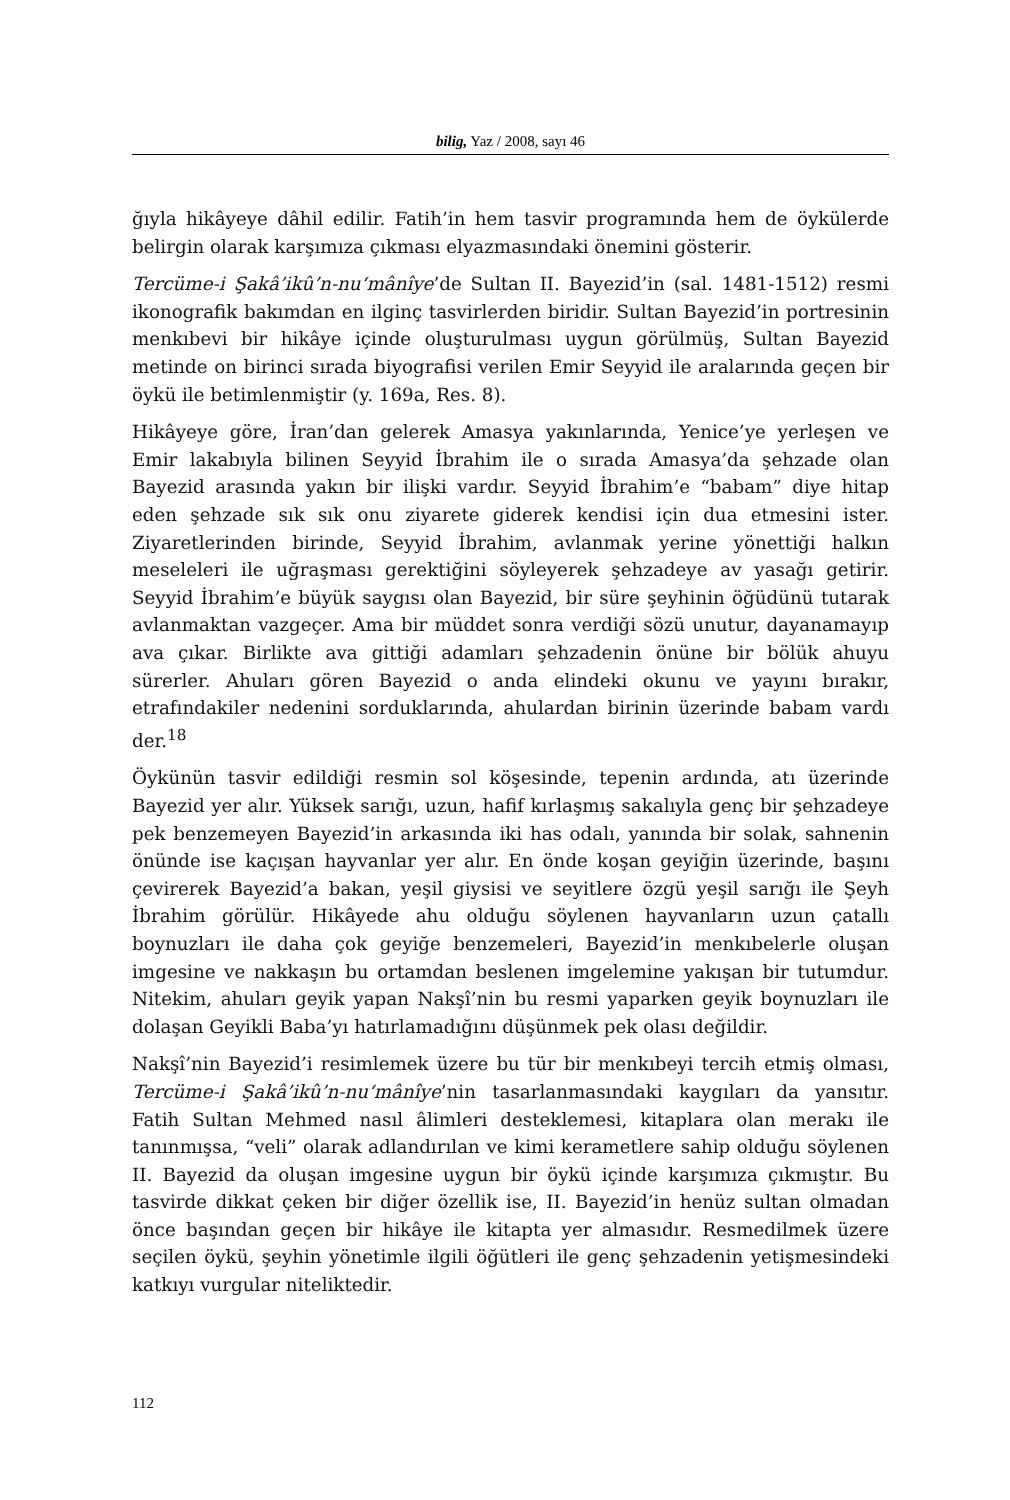bilig, Yaz / 2008, sayı 46
ğıyla hikâyeye dâhil edilir. Fatih’in hem tasvir programında hem de öykülerde belirgin olarak karşımıza çıkması elyazmasındaki önemini gösterir.
Tercüme-i Şakâ’ikû’n-nu‘mânîye’de Sultan II. Bayezid’in (sal. 1481-1512) resmi ikonografik bakımdan en ilginç tasvirlerden biridir. Sultan Bayezid’in portresinin menkıbevi bir hikâye içinde oluşturulması uygun görülmüş, Sultan Bayezid metinde on birinci sırada biyografisi verilen Emir Seyyid ile aralarında geçen bir öykü ile betimlenmiştir (y. 169a, Res. 8).
Hikâyeye göre, İran’dan gelerek Amasya yakınlarında, Yenice’ye yerleşen ve Emir lakabıyla bilinen Seyyid İbrahim ile o sırada Amasya’da şehzade olan Bayezid arasında yakın bir ilişki vardır. Seyyid İbrahim’e “babam” diye hitap eden şehzade sık sık onu ziyarete giderek kendisi için dua etmesini ister. Ziyaretlerinden birinde, Seyyid İbrahim, avlanmak yerine yönettiği halkın meseleleri ile uğraşması gerektiğini söyleyerek şehzadeye av yasağı getirir. Seyyid İbrahim’e büyük saygısı olan Bayezid, bir süre şeyhinin öğüdünü tutarak avlanmaktan vazgeçer. Ama bir müddet sonra verdiği sözü unutur, dayanamayıp ava çıkar. Birlikte ava gittiği adamları şehzadenin önüne bir bölük ahuyu sürerler. Ahuları gören Bayezid o anda elindeki okunu ve yayını bırakır, etrafındakiler nedenini sorduklarında, ahulardan birinin üzerinde babam vardı der.<sup>18</sup>
Öykünün tasvir edildiği resmin sol köşesinde, tepenin ardında, atı üzerinde Bayezid yer alır. Yüksek sarığı, uzun, hafif kırlaşmış sakalıyla genç bir şehzadeye pek benzemeyen Bayezid’in arkasında iki has odalı, yanında bir solak, sahnenin önünde ise kaçışan hayvanlar yer alır. En önde koşan geyiğin üzerinde, başını çevirerek Bayezid’a bakan, yeşil giysisi ve seyitlere özgü yeşil sarığı ile Şeyh İbrahim görülür. Hikâyede ahu olduğu söylenen hayvanların uzun çatallı boynuzları ile daha çok geyiğe benzemeleri, Bayezid’in menkıbelerle oluşan imgesine ve nakkaşın bu ortamdan beslenen imgelemine yakışan bir tutumdur. Nitekim, ahuları geyik yapan Nakşî’nin bu resmi yaparken geyik boynuzları ile dolaşan Geyikli Baba’yı hatırlamadığını düşünmek pek olası değildir.
Nakşî’nin Bayezid’i resimlemek üzere bu tür bir menkıbeyi tercih etmiş olması, Tercüme-i Şakâ’ikû’n-nu‘mânîye’nin tasarlanmasındaki kaygıları da yansıtır. Fatih Sultan Mehmed nasıl âlimleri desteklemesi, kitaplara olan merakı ile tanınmışsa, “veli” olarak adlandırılan ve kimi kerametlere sahip olduğu söylenen II. Bayezid da oluşan imgesine uygun bir öykü içinde karşımıza çıkmıştır. Bu tasvirde dikkat çeken bir diğer özellik ise, II. Bayezid’in henüz sultan olmadan önce başından geçen bir hikâye ile kitapta yer almasıdır. Resmedilmek üzere seçilen öykü, şeyhin yönetimle ilgili öğütleri ile genç şehzadenin yetişmesindeki katkıyı vurgular niteliktedir.
112